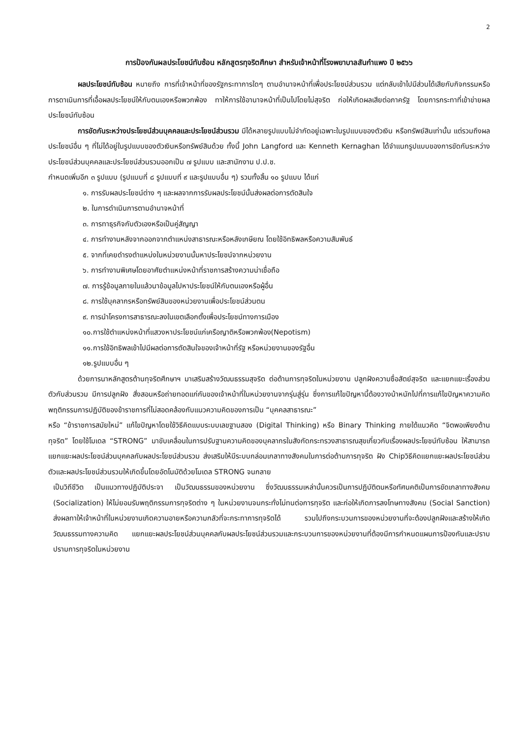2
การป้องกันผลประโยชน์ทับซ้อน หลักสูตรทุจริตศึกษา สำหรับเจ้าหน้าที่โรงพยาบาลสันกำแพง ปี ๒๕๖๖
ผลประโยชน์ทับซ้อน หมายถึง การที่เจ้าหน้าที่ของรัฐกระทาการใดๆ ตามอำนาจหน้าที่เพื่อประโยชน์ส่วนรวม แต่กลับเข้าไปมีส่วนได้เสียกับกิจกรรมหรือการดาเนินการที่เอื้อผลประโยชน์ให้กับตนเองหรือพวกพ้อง ทาให้การใช้อานาจหน้าที่เป็นไปโดยไม่สุจริต ก่อให้เกิดผลเสียต่อภาครัฐ โดยการกระทาที่เข้าข่ายผลประโยชน์ทับซ้อน
การขัดกันระหว่างประโยชน์ส่วนบุคคลและประโยชน์ส่วนรวม มีได้หลายรูปแบบไม่จำกัดอยู่เฉพาะในรูปแบบของตัวเงิน หรือทรัพย์สินเท่านั้น แต่รวมถึงผลประโยชน์อื่น ๆ ที่ไม่ได้อยู่ในรูปแบบของตัวเงินหรือทรัพย์สินด้วย ทั้งนี้ John Langford และ Kenneth Kernaghan ได้จำแนกรูปแบบของการขัดกันระหว่างประโยชน์ส่วนบุคคลและประโยชน์ส่วนรวมออกเป็น ๗ รูปแบบ และสานักงาน ป.ป.ช.
กำหนดเพิ่มอีก ๓ รูปแบบ (รูปแบบที่ ๘ รูปแบบที่ ๙ และรูปแบบอื่น ๆ) รวมทั้งสิ้น ๑๐ รูปแบบ ได้แก่
๑. การรับผลประโยชน์ต่าง ๆ และผลจากการรับผลประโยชน์นั้นส่งผลต่อการตัดสินใจ
๒. ในการดำเนินการตามอำนาจหน้าที่
๓. การทาธุรกิจกับตัวเองหรือเป็นคู่สัญญา
๔. การทำงานหลังจากออกจากตำแหน่งสาธารณะหรือหลังเกษียณ โดยใช้อิทธิพลหรือความสัมพันธ์
๕. จากที่เคยดำรงตำแหน่งในหน่วยงานนั้นหาประโยชน์จากหน่วยงาน
๖. การทำงานพิเศษโดยอาศัยตำแหน่งหน้าที่ราชการสร้างความน่าเชื่อถือ
๗. การรู้ข้อมูลภายในแล้วนาข้อมูลไปหาประโยชน์ให้กับตนเองหรือผู้อื่น
๘. การใช้บุคลากรหรือทรัพย์สินของหน่วยงานเพื่อประโยชน์ส่วนตน
๙. การนำโครงการสาธารณะลงในเขตเลือกตั้งเพื่อประโยชน์ทางการเมือง
๑๐.การใช้ตำแหน่งหน้าที่แสวงหาประโยชน์แก่เครือญาติหรือพวกพ้อง(Nepotism)
๑๑.การใช้อิทธิพลเข้าไปมีผลต่อการตัดสินใจของเจ้าหน้าที่รัฐ หรือหน่วยงานของรัฐอื่น
๑๒.รูปแบบอื่น ๆ
ด้วยการนาหลักสูตรต้านทุจริตศึกษาฯ มาเสริมสร้างวัฒนธรรมสุจริต ต่อต้านการทุจริตในหน่วยงาน ปลูกฝังความซื่อสัตย์สุจริต และแยกแยะเรื่องส่วนตัวกับส่วนรวม มีการปลูกฝัง สั่งสอนหรือถ่ายทอดแก่กันของเจ้าหน้าที่ในหน่วยงานจากรุ่นสู่รุ่น ซึ่งการแก้ไขปัญหานี้ต้องวางน้าหนักไปที่การแก้ไขปัญหาความคิด พฤติกรรมการปฏิบัติของข้าราชการที่ไม่สอดคล้องกับแนวความคิดของการเป็น “บุคคลสาธารณะ”
หรือ “ข้าราชการสมัยใหม่” แก้ไขปัญหาโดยใช้วิธีคิดแบบระบบเลขฐานสอง (Digital Thinking) หรือ Binary Thinking ภายใต้แนวคิด “จิตพอเพียงต้านทุจริต” โดยใช้โมเดล “STRONG” มาขับเคลื่อนในการปรับฐานความคิดของบุคลากรในสังกัดกระทรวงสาธารณสุขเกี่ยวกับเรื่องผลประโยชน์ทับซ้อน ให้สามารถแยกแยะผลประโยชน์ส่วนบุคคลกับผลประโยชน์ส่วนรวม ส่งเสริมให้มีระบบกล่อมเกลาทางสังคมในการต่อต้านการทุจริต ฝัง Chipวิธีคิดแยกแยะผลประโยชน์ส่วนตัวและผลประโยชน์ส่วนรวมให้เกิดขึ้นโดยอัตโนมัติด้วยโมเดล STRONG จนกลาย
เป็นวิถีชีวิต เป็นแนวทางปฏิบัติประจา เป็นวัฒนธรรมของหน่วยงาน ซึ่งวัฒนธรรมเหล่านั้นควรเป็นการปฏิบัติตนหรือทัศนคติเป็นการขัดเกลาทางสังคม (Socialization) ให้ไม่ยอมรับพฤติกรรมการทุจริตต่าง ๆ ในหน่วยงานจนกระทั่งไม่ทนต่อการทุจริต และก่อให้เกิดการลงโทษทางสังคม (Social Sanction) ส่งผลทาให้เจ้าหน้าที่ในหน่วยงานเกิดความอายหรือความกลัวที่จะกระทาการทุจริตได้ รวมไปถึงกระบวนการของหน่วยงานที่จะต้องปลูกฝังและสร้างให้เกิดวัฒนธรรมทางความคิด แยกแยะผลประโยชน์ส่วนบุคคลกับผลประโยชน์ส่วนรวมและกระบวนการของหน่วยงานที่ต้องมีการกำหนดแผนการป้องกันและปราบปรามการทุจริตในหน่วยงาน